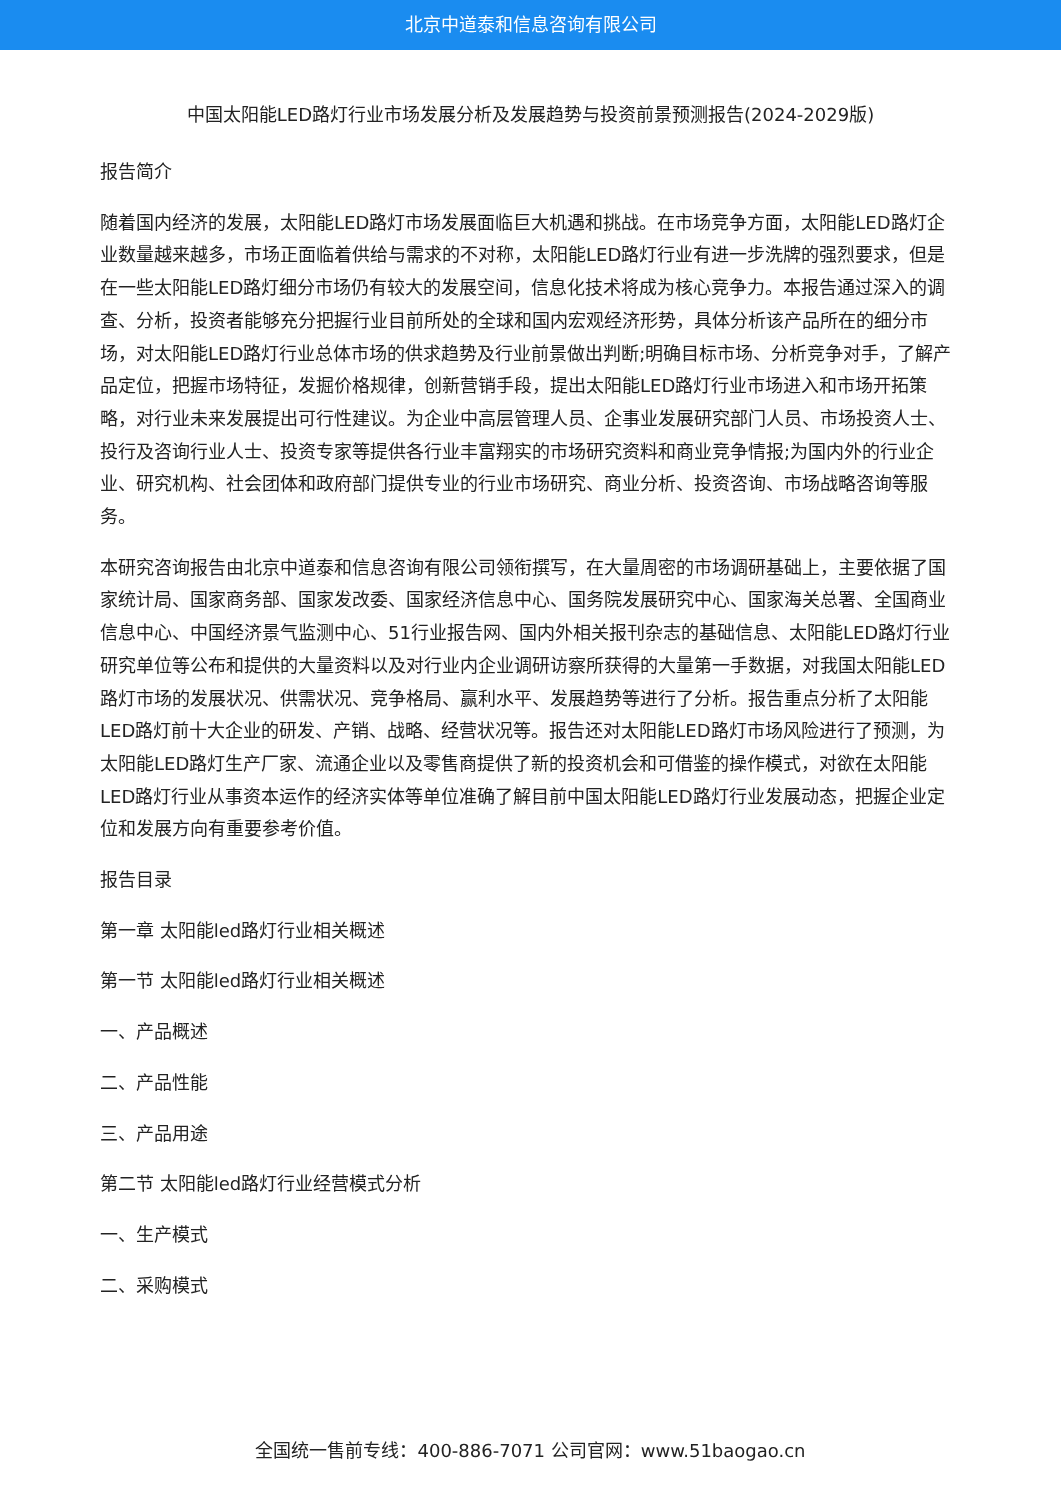北京中道泰和信息咨询有限公司
中国太阳能LED路灯行业市场发展分析及发展趋势与投资前景预测报告(2024-2029版)
报告简介
随着国内经济的发展，太阳能LED路灯市场发展面临巨大机遇和挑战。在市场竞争方面，太阳能LED路灯企业数量越来越多，市场正面临着供给与需求的不对称，太阳能LED路灯行业有进一步洗牌的强烈要求，但是在一些太阳能LED路灯细分市场仍有较大的发展空间，信息化技术将成为核心竞争力。本报告通过深入的调查、分析，投资者能够充分把握行业目前所处的全球和国内宏观经济形势，具体分析该产品所在的细分市场，对太阳能LED路灯行业总体市场的供求趋势及行业前景做出判断;明确目标市场、分析竞争对手，了解产品定位，把握市场特征，发掘价格规律，创新营销手段，提出太阳能LED路灯行业市场进入和市场开拓策略，对行业未来发展提出可行性建议。为企业中高层管理人员、企事业发展研究部门人员、市场投资人士、投行及咨询行业人士、投资专家等提供各行业丰富翔实的市场研究资料和商业竞争情报;为国内外的行业企业、研究机构、社会团体和政府部门提供专业的行业市场研究、商业分析、投资咨询、市场战略咨询等服务。
本研究咨询报告由北京中道泰和信息咨询有限公司领衔撰写，在大量周密的市场调研基础上，主要依据了国家统计局、国家商务部、国家发改委、国家经济信息中心、国务院发展研究中心、国家海关总署、全国商业信息中心、中国经济景气监测中心、51行业报告网、国内外相关报刊杂志的基础信息、太阳能LED路灯行业研究单位等公布和提供的大量资料以及对行业内企业调研访察所获得的大量第一手数据，对我国太阳能LED路灯市场的发展状况、供需状况、竞争格局、赢利水平、发展趋势等进行了分析。报告重点分析了太阳能LED路灯前十大企业的研发、产销、战略、经营状况等。报告还对太阳能LED路灯市场风险进行了预测，为太阳能LED路灯生产厂家、流通企业以及零售商提供了新的投资机会和可借鉴的操作模式，对欲在太阳能LED路灯行业从事资本运作的经济实体等单位准确了解目前中国太阳能LED路灯行业发展动态，把握企业定位和发展方向有重要参考价值。
报告目录
第一章 太阳能led路灯行业相关概述
第一节 太阳能led路灯行业相关概述
一、产品概述
二、产品性能
三、产品用途
第二节 太阳能led路灯行业经营模式分析
一、生产模式
二、采购模式
全国统一售前专线：400-886-7071 公司官网：www.51baogao.cn